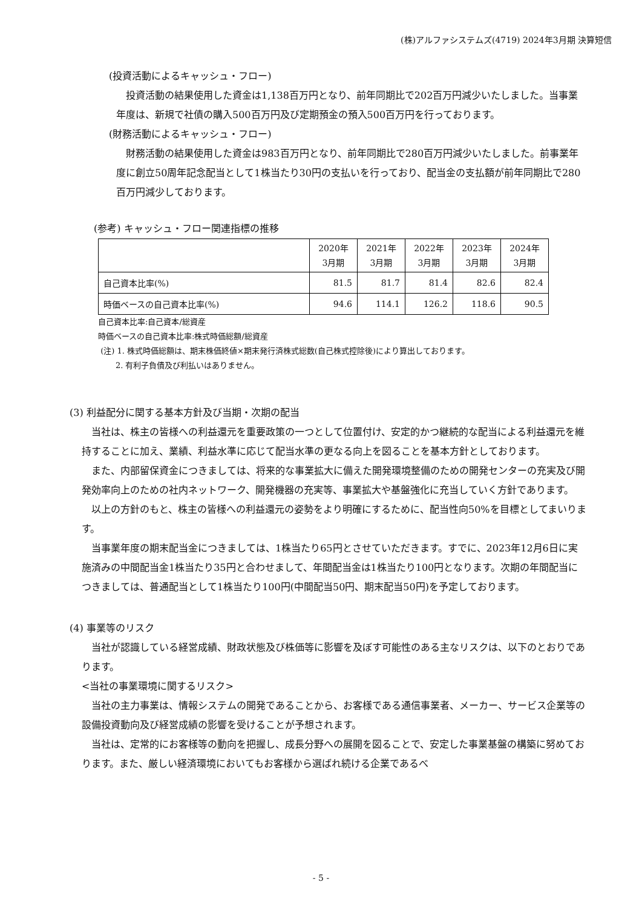(株)アルファシステムズ(4719) 2024年3月期 決算短信
(投資活動によるキャッシュ・フロー)
投資活動の結果使用した資金は1,138百万円となり、前年同期比で202百万円減少いたしました。当事業年度は、新規で社債の購入500百万円及び定期預金の預入500百万円を行っております。
(財務活動によるキャッシュ・フロー)
財務活動の結果使用した資金は983百万円となり、前年同期比で280百万円減少いたしました。前事業年度に創立50周年記念配当として1株当たり30円の支払いを行っており、配当金の支払額が前年同期比で280百万円減少しております。
(参考) キャッシュ・フロー関連指標の推移
| | 2020年 3月期 | 2021年 3月期 | 2022年 3月期 | 2023年 3月期 | 2024年 3月期 |
| --- | --- | --- | --- | --- | --- |
| 自己資本比率(%) | 81.5 | 81.7 | 81.4 | 82.6 | 82.4 |
| 時価ベースの自己資本比率(%) | 94.6 | 114.1 | 126.2 | 118.6 | 90.5 |
自己資本比率:自己資本/総資産
時価ベースの自己資本比率:株式時価総額/総資産
(注) 1. 株式時価総額は、期末株価終値×期末発行済株式総数(自己株式控除後)により算出しております。
2. 有利子負債及び利払いはありません。
(3) 利益配分に関する基本方針及び当期・次期の配当
当社は、株主の皆様への利益還元を重要政策の一つとして位置付け、安定的かつ継続的な配当による利益還元を維持することに加え、業績、利益水準に応じて配当水準の更なる向上を図ることを基本方針としております。
また、内部留保資金につきましては、将来的な事業拡大に備えた開発環境整備のための開発センターの充実及び開発効率向上のための社内ネットワーク、開発機器の充実等、事業拡大や基盤強化に充当していく方針であります。
以上の方針のもと、株主の皆様への利益還元の姿勢をより明確にするために、配当性向50%を目標としてまいります。
当事業年度の期末配当金につきましては、1株当たり65円とさせていただきます。すでに、2023年12月6日に実施済みの中間配当金1株当たり35円と合わせまして、年間配当金は1株当たり100円となります。次期の年間配当につきましては、普通配当として1株当たり100円(中間配当50円、期末配当50円)を予定しております。
(4) 事業等のリスク
当社が認識している経営成績、財政状態及び株価等に影響を及ぼす可能性のある主なリスクは、以下のとおりであります。
<当社の事業環境に関するリスク>
当社の主力事業は、情報システムの開発であることから、お客様である通信事業者、メーカー、サービス企業等の設備投資動向及び経営成績の影響を受けることが予想されます。
当社は、定常的にお客様等の動向を把握し、成長分野への展開を図ることで、安定した事業基盤の構築に努めております。また、厳しい経済環境においてもお客様から選ばれ続ける企業であるべ
- 5 -